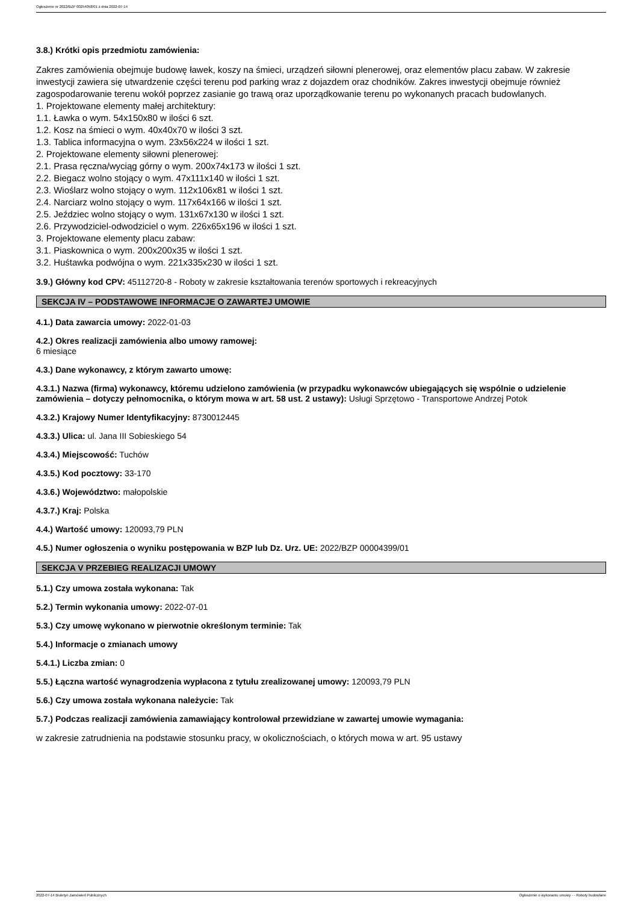Ogłoszenie nr 2022/BZP 00254058/01 z dnia 2022-07-14
3.8.) Krótki opis przedmiotu zamówienia:
Zakres zamówienia obejmuje budowę ławek, koszy na śmieci, urządzeń siłowni plenerowej, oraz elementów placu zabaw. W zakresie inwestycji zawiera się utwardzenie części terenu pod parking wraz z dojazdem oraz chodników. Zakres inwestycji obejmuje również zagospodarowanie terenu wokół poprzez zasianie go trawą oraz uporządkowanie terenu po wykonanych pracach budowlanych.
1. Projektowane elementy małej architektury:
1.1. Ławka o wym. 54x150x80 w ilości 6 szt.
1.2. Kosz na śmieci o wym. 40x40x70 w ilości 3 szt.
1.3. Tablica informacyjna o wym. 23x56x224 w ilości 1 szt.
2. Projektowane elementy siłowni plenerowej:
2.1. Prasa ręczna/wyciąg górny o wym. 200x74x173 w ilości 1 szt.
2.2. Biegacz wolno stojący o wym. 47x111x140 w ilości 1 szt.
2.3. Wioślarz wolno stojący o wym. 112x106x81 w ilości 1 szt.
2.4. Narciarz wolno stojący o wym. 117x64x166 w ilości 1 szt.
2.5. Jeździec wolno stojący o wym. 131x67x130 w ilości 1 szt.
2.6. Przywodziciel-odwodziciel o wym. 226x65x196 w ilości 1 szt.
3. Projektowane elementy placu zabaw:
3.1. Piaskownica o wym. 200x200x35 w ilości 1 szt.
3.2. Huśtawka podwójna o wym. 221x335x230 w ilości 1 szt.
3.9.) Główny kod CPV: 45112720-8 - Roboty w zakresie kształtowania terenów sportowych i rekreacyjnych
SEKCJA IV – PODSTAWOWE INFORMACJE O ZAWARTEJ UMOWIE
4.1.) Data zawarcia umowy: 2022-01-03
4.2.) Okres realizacji zamówienia albo umowy ramowej:
6 miesiące
4.3.) Dane wykonawcy, z którym zawarto umowę:
4.3.1.) Nazwa (firma) wykonawcy, któremu udzielono zamówienia (w przypadku wykonawców ubiegających się wspólnie o udzielenie zamówienia – dotyczy pełnomocnika, o którym mowa w art. 58 ust. 2 ustawy): Usługi Sprzętowo - Transportowe Andrzej Potok
4.3.2.) Krajowy Numer Identyfikacyjny: 8730012445
4.3.3.) Ulica: ul. Jana III Sobieskiego 54
4.3.4.) Miejscowość: Tuchów
4.3.5.) Kod pocztowy: 33-170
4.3.6.) Województwo: małopolskie
4.3.7.) Kraj: Polska
4.4.) Wartość umowy: 120093,79 PLN
4.5.) Numer ogłoszenia o wyniku postępowania w BZP lub Dz. Urz. UE: 2022/BZP 00004399/01
SEKCJA V PRZEBIEG REALIZACJI UMOWY
5.1.) Czy umowa została wykonana: Tak
5.2.) Termin wykonania umowy: 2022-07-01
5.3.) Czy umowę wykonano w pierwotnie określonym terminie: Tak
5.4.) Informacje o zmianach umowy
5.4.1.) Liczba zmian: 0
5.5.) Łączna wartość wynagrodzenia wypłacona z tytułu zrealizowanej umowy: 120093,79 PLN
5.6.) Czy umowa została wykonana należycie: Tak
5.7.) Podczas realizacji zamówienia zamawiający kontrolował przewidziane w zawartej umowie wymagania:
w zakresie zatrudnienia na podstawie stosunku pracy, w okolicznościach, o których mowa w art. 95 ustawy
2022-07-14 Biuletyn Zamówień Publicznych Ogłoszenie o wykonaniu umowy - - Roboty budowlane